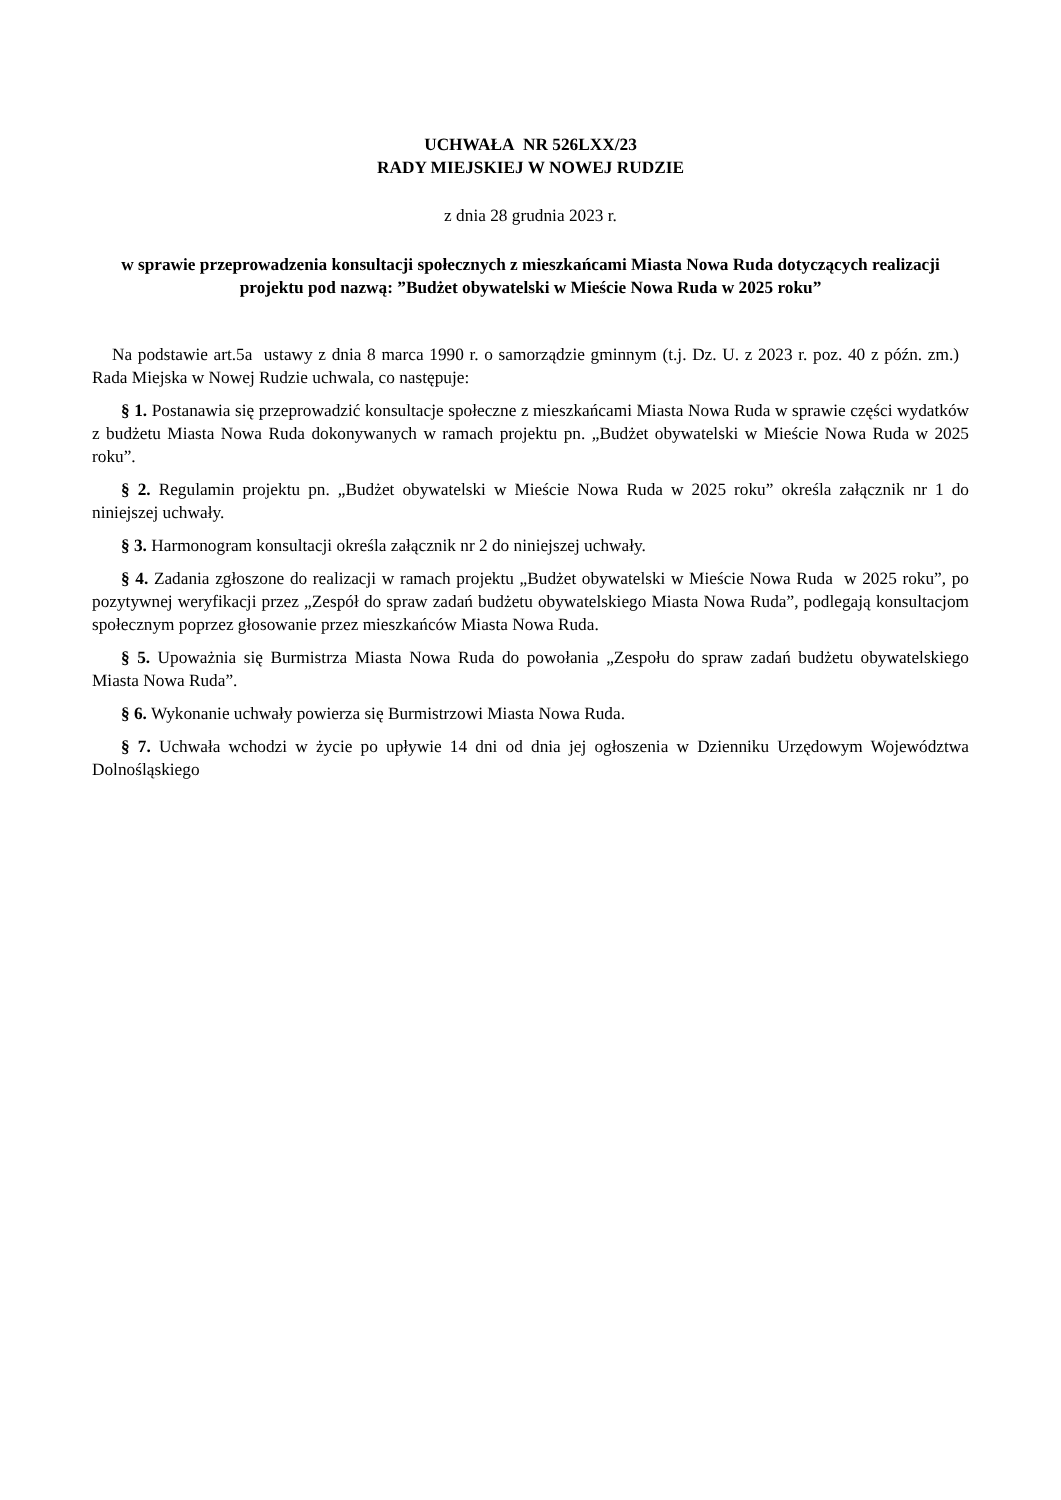UCHWAŁA NR 526LXX/23
RADY MIEJSKIEJ W NOWEJ RUDZIE
z dnia 28 grudnia 2023 r.
w sprawie przeprowadzenia konsultacji społecznych z mieszkańcami Miasta Nowa Ruda dotyczących realizacji projektu pod nazwą: ”Budżet obywatelski w Mieście Nowa Ruda w 2025 roku”
Na podstawie art.5a ustawy z dnia 8 marca 1990 r. o samorządzie gminnym (t.j. Dz. U. z 2023 r. poz. 40 z późn. zm.) Rada Miejska w Nowej Rudzie uchwala, co następuje:
§ 1. Postanawia się przeprowadzić konsultacje społeczne z mieszkańcami Miasta Nowa Ruda w sprawie części wydatków z budżetu Miasta Nowa Ruda dokonywanych w ramach projektu pn. „Budżet obywatelski w Mieście Nowa Ruda w 2025 roku”.
§ 2. Regulamin projektu pn. „Budżet obywatelski w Mieście Nowa Ruda w 2025 roku” określa załącznik nr 1 do niniejszej uchwały.
§ 3. Harmonogram konsultacji określa załącznik nr 2 do niniejszej uchwały.
§ 4. Zadania zgłoszone do realizacji w ramach projektu „Budżet obywatelski w Mieście Nowa Ruda w 2025 roku”, po pozytywnej weryfikacji przez „Zespół do spraw zadań budżetu obywatelskiego Miasta Nowa Ruda”, podlegają konsultacjom społecznym poprzez głosowanie przez mieszkańców Miasta Nowa Ruda.
§ 5. Upoważnia się Burmistrza Miasta Nowa Ruda do powołania „Zespołu do spraw zadań budżetu obywatelskiego Miasta Nowa Ruda”.
§ 6. Wykonanie uchwały powierza się Burmistrzowi Miasta Nowa Ruda.
§ 7. Uchwała wchodzi w życie po upływie 14 dni od dnia jej ogłoszenia w Dzienniku Urzędowym Województwa Dolnośląskiego